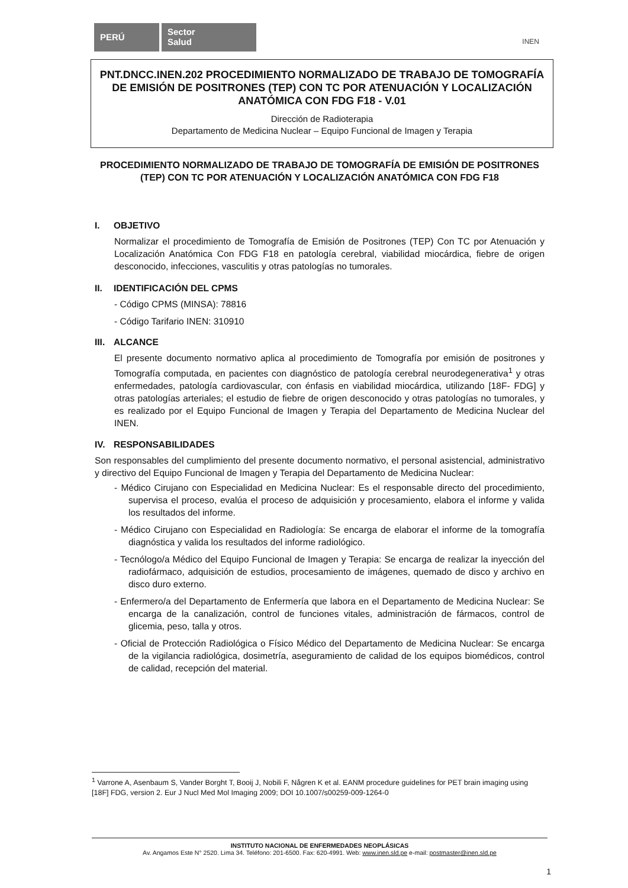PERÚ
Sector
Salud
INEN
PNT.DNCC.INEN.202 PROCEDIMIENTO NORMALIZADO DE TRABAJO DE TOMOGRAFÍA DE EMISIÓN DE POSITRONES (TEP) CON TC POR ATENUACIÓN Y LOCALIZACIÓN ANATÓMICA CON FDG F18 - V.01
Dirección de Radioterapia
Departamento de Medicina Nuclear – Equipo Funcional de Imagen y Terapia
PROCEDIMIENTO NORMALIZADO DE TRABAJO DE TOMOGRAFÍA DE EMISIÓN DE POSITRONES (TEP) CON TC POR ATENUACIÓN Y LOCALIZACIÓN ANATÓMICA CON FDG F18
I. OBJETIVO
Normalizar el procedimiento de Tomografía de Emisión de Positrones (TEP) Con TC por Atenuación y Localización Anatómica Con FDG F18 en patología cerebral, viabilidad miocárdica, fiebre de origen desconocido, infecciones, vasculitis y otras patologías no tumorales.
II. IDENTIFICACIÓN DEL CPMS
- Código CPMS (MINSA): 78816
- Código Tarifario INEN: 310910
III. ALCANCE
El presente documento normativo aplica al procedimiento de Tomografía por emisión de positrones y Tomografía computada, en pacientes con diagnóstico de patología cerebral neurodegenerativa<sup>1</sup> y otras enfermedades, patología cardiovascular, con énfasis en viabilidad miocárdica, utilizando [18F- FDG] y otras patologías arteriales; el estudio de fiebre de origen desconocido y otras patologías no tumorales, y es realizado por el Equipo Funcional de Imagen y Terapia del Departamento de Medicina Nuclear del INEN.
IV. RESPONSABILIDADES
Son responsables del cumplimiento del presente documento normativo, el personal asistencial, administrativo y directivo del Equipo Funcional de Imagen y Terapia del Departamento de Medicina Nuclear:
- Médico Cirujano con Especialidad en Medicina Nuclear: Es el responsable directo del procedimiento, supervisa el proceso, evalúa el proceso de adquisición y procesamiento, elabora el informe y valida los resultados del informe.
- Médico Cirujano con Especialidad en Radiología: Se encarga de elaborar el informe de la tomografía diagnóstica y valida los resultados del informe radiológico.
- Tecnólogo/a Médico del Equipo Funcional de Imagen y Terapia: Se encarga de realizar la inyección del radiofármaco, adquisición de estudios, procesamiento de imágenes, quemado de disco y archivo en disco duro externo.
- Enfermero/a del Departamento de Enfermería que labora en el Departamento de Medicina Nuclear: Se encarga de la canalización, control de funciones vitales, administración de fármacos, control de glicemia, peso, talla y otros.
- Oficial de Protección Radiológica o Físico Médico del Departamento de Medicina Nuclear: Se encarga de la vigilancia radiológica, dosimetría, aseguramiento de calidad de los equipos biomédicos, control de calidad, recepción del material.
<sup>1</sup> Varrone A, Asenbaum S, Vander Borght T, Booij J, Nobili F, Någren K et al. EANM procedure guidelines for PET brain imaging using [18F] FDG, version 2. Eur J Nucl Med Mol Imaging 2009; DOI 10.1007/s00259-009-1264-0
INSTITUTO NACIONAL DE ENFERMEDADES NEOPLÁSICAS
Av. Angamos Este N° 2520. Lima 34. Teléfono: 201-6500. Fax: 620-4991. Web: www.inen.sld.pe e-mail: postmaster@inen.sld.pe
1